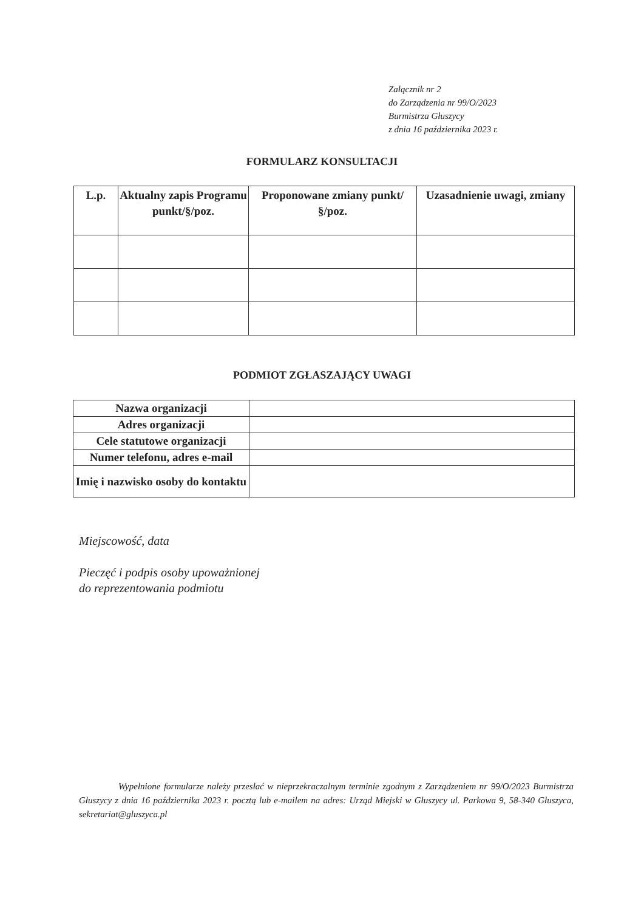Załącznik nr 2
do Zarządzenia nr 99/O/2023
Burmistrza Głuszycy
z dnia 16 października 2023 r.
FORMULARZ KONSULTACJI
| L.p. | Aktualny zapis Programu punkt/§/poz. | Proponowane zmiany punkt/§/poz. | Uzasadnienie uwagi, zmiany |
| --- | --- | --- | --- |
PODMIOT ZGŁASZAJĄCY UWAGI
| Nazwa organizacji | |
| Adres organizacji | |
| Cele statutowe organizacji | |
| Numer telefonu, adres e-mail | |
| Imię i nazwisko osoby do kontaktu | |
Miejscowość, data
Pieczęć i podpis osoby upoważnionej
do reprezentowania podmiotu
Wypełnione formularze należy przesłać w nieprzekraczalnym terminie zgodnym z Zarządzeniem nr 99/O/2023 Burmistrza Głuszycy z dnia 16 października 2023 r. pocztą lub e-mailem na adres: Urząd Miejski w Głuszycy ul. Parkowa 9, 58-340 Głuszyca, sekretariat@gluszyca.pl